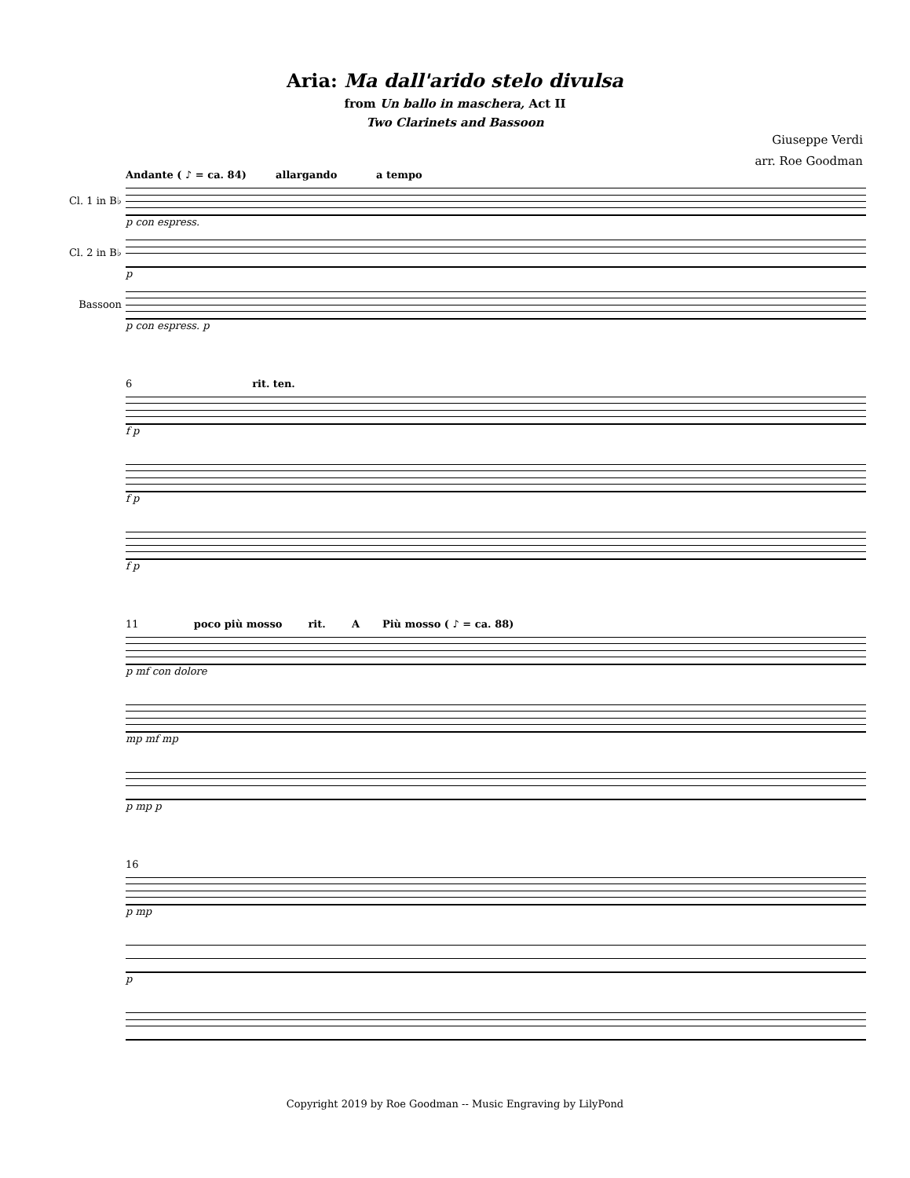Aria: Ma dall'arido stelo divulsa
from Un ballo in maschera, Act II
Two Clarinets and Bassoon
Giuseppe Verdi
arr. Roe Goodman
Andante ( ♪ = ca. 84) allargando a tempo
Cl. 1 in B♭
p con espress.
Cl. 2 in B♭
p
Bassoon
p con espress. p
6 rit. ten.
f p
f p
f p
11 poco più mosso rit. A Più mosso ( ♪ = ca. 88)
p mf con dolore
mp mf mp
p mp p
16
p mp
p
Copyright 2019 by Roe Goodman -- Music Engraving by LilyPond